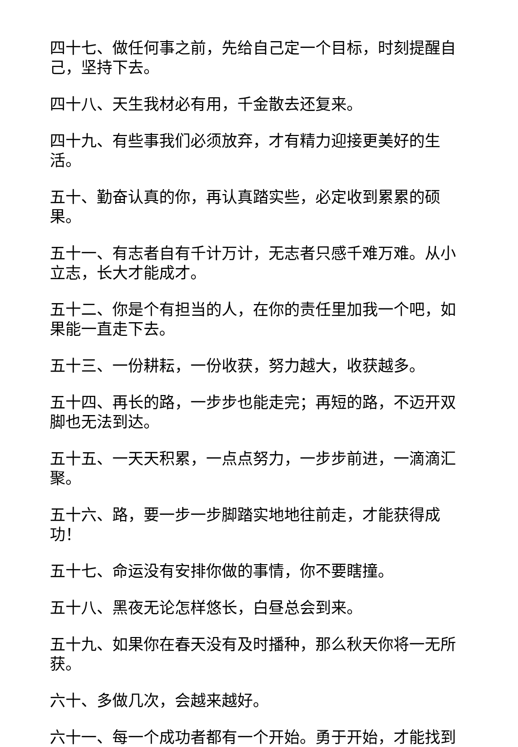四十七、做任何事之前，先给自己定一个目标，时刻提醒自己，坚持下去。
四十八、天生我材必有用，千金散去还复来。
四十九、有些事我们必须放弃，才有精力迎接更美好的生活。
五十、勤奋认真的你，再认真踏实些，必定收到累累的硕果。
五十一、有志者自有千计万计，无志者只感千难万难。从小立志，长大才能成才。
五十二、你是个有担当的人，在你的责任里加我一个吧，如果能一直走下去。
五十三、一份耕耘，一份收获，努力越大，收获越多。
五十四、再长的路，一步步也能走完；再短的路，不迈开双脚也无法到达。
五十五、一天天积累，一点点努力，一步步前进，一滴滴汇聚。
五十六、路，要一步一步脚踏实地地往前走，才能获得成功！
五十七、命运没有安排你做的事情，你不要瞎撞。
五十八、黑夜无论怎样悠长，白昼总会到来。
五十九、如果你在春天没有及时播种，那么秋天你将一无所获。
六十、多做几次，会越来越好。
六十一、每一个成功者都有一个开始。勇于开始，才能找到